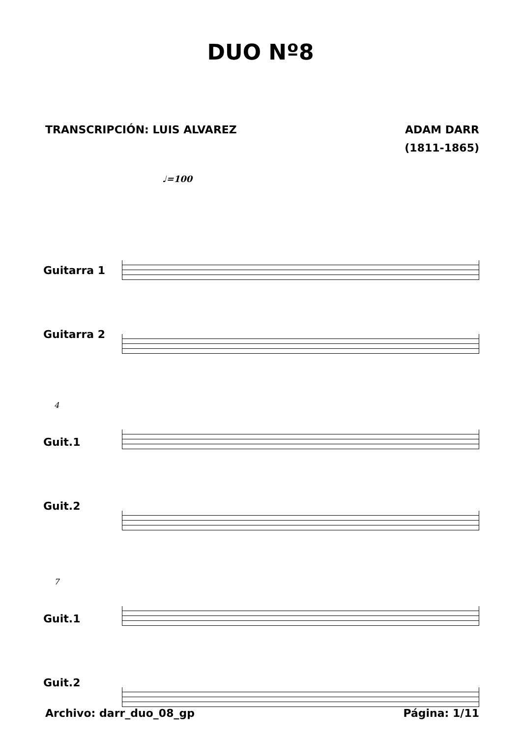DUO Nº8
TRANSCRIPCIÓN: LUIS ALVAREZ ADAM DARR
(1811-1865)
♩=100
Guitarra 1
Guitarra 2
4
Guit.1
Guit.2
7
Guit.1
Guit.2
Archivo: darr_duo_08_gp Página: 1/11